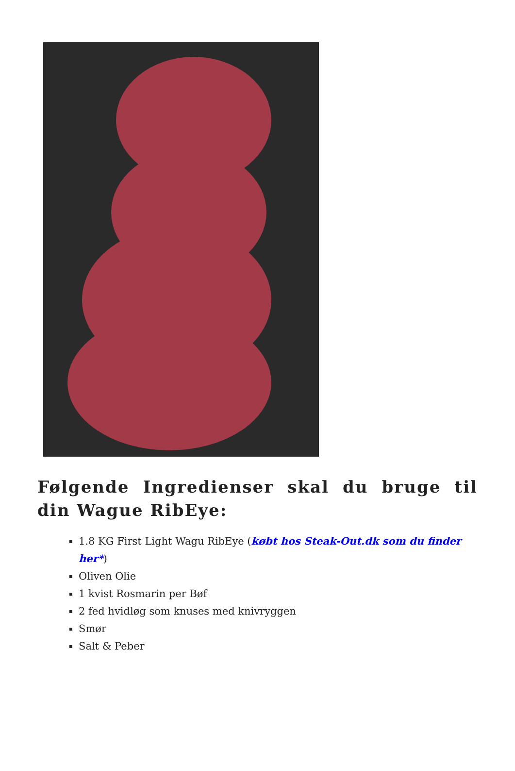Følgende Ingredienser skal du bruge til din Wague RibEye:
1.8 KG First Light Wagu RibEye (købt hos Steak-Out.dk som du finder her*)
Oliven Olie
1 kvist Rosmarin per Bøf
2 fed hvidløg som knuses med knivryggen
Smør
Salt & Peber